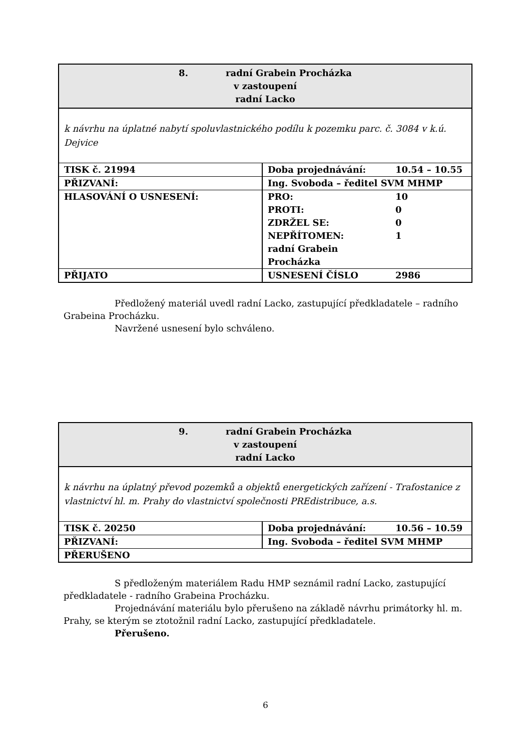| 8. radní Grabein Procházka v zastoupení radní Lacko | | |
| k návrhu na úplatné nabytí spoluvlastnického podílu k pozemku parc. č. 3084 v k.ú. Dejvice | | |
| TISK č. 21994 | Doba projednávání: | 10.54 – 10.55 |
| PŘIZVANÍ: | Ing. Svoboda – ředitel SVM MHMP | |
| HLASOVÁNÍ O USNESENÍ: | PRO: PROTI: ZDRŽEL SE: NEPŘÍTOMEN: radní Grabein Procházka | 10 0 0 1 |
| PŘIJATO | USNESENÍ ČÍSLO | 2986 |
Předložený materiál uvedl radní Lacko, zastupující předkladatele – radního Grabeina Procházku.
Navržené usnesení bylo schváleno.
| 9. radní Grabein Procházka v zastoupení radní Lacko | | |
| k návrhu na úplatný převod pozemků a objektů energetických zařízení - Trafostanice z vlastnictví hl. m. Prahy do vlastnictví společnosti PREdistribuce, a.s. | | |
| TISK č. 20250 | Doba projednávání: | 10.56 – 10.59 |
| PŘIZVANÍ: | Ing. Svoboda – ředitel SVM MHMP | |
| PŘERUŠENO | | |
S předloženým materiálem Radu HMP seznámil radní Lacko, zastupující předkladatele - radního Grabeina Procházku.
Projednávání materiálu bylo přerušeno na základě návrhu primátorky hl. m. Prahy, se kterým se ztotožnil radní Lacko, zastupující předkladatele.
Přerušeno.
6